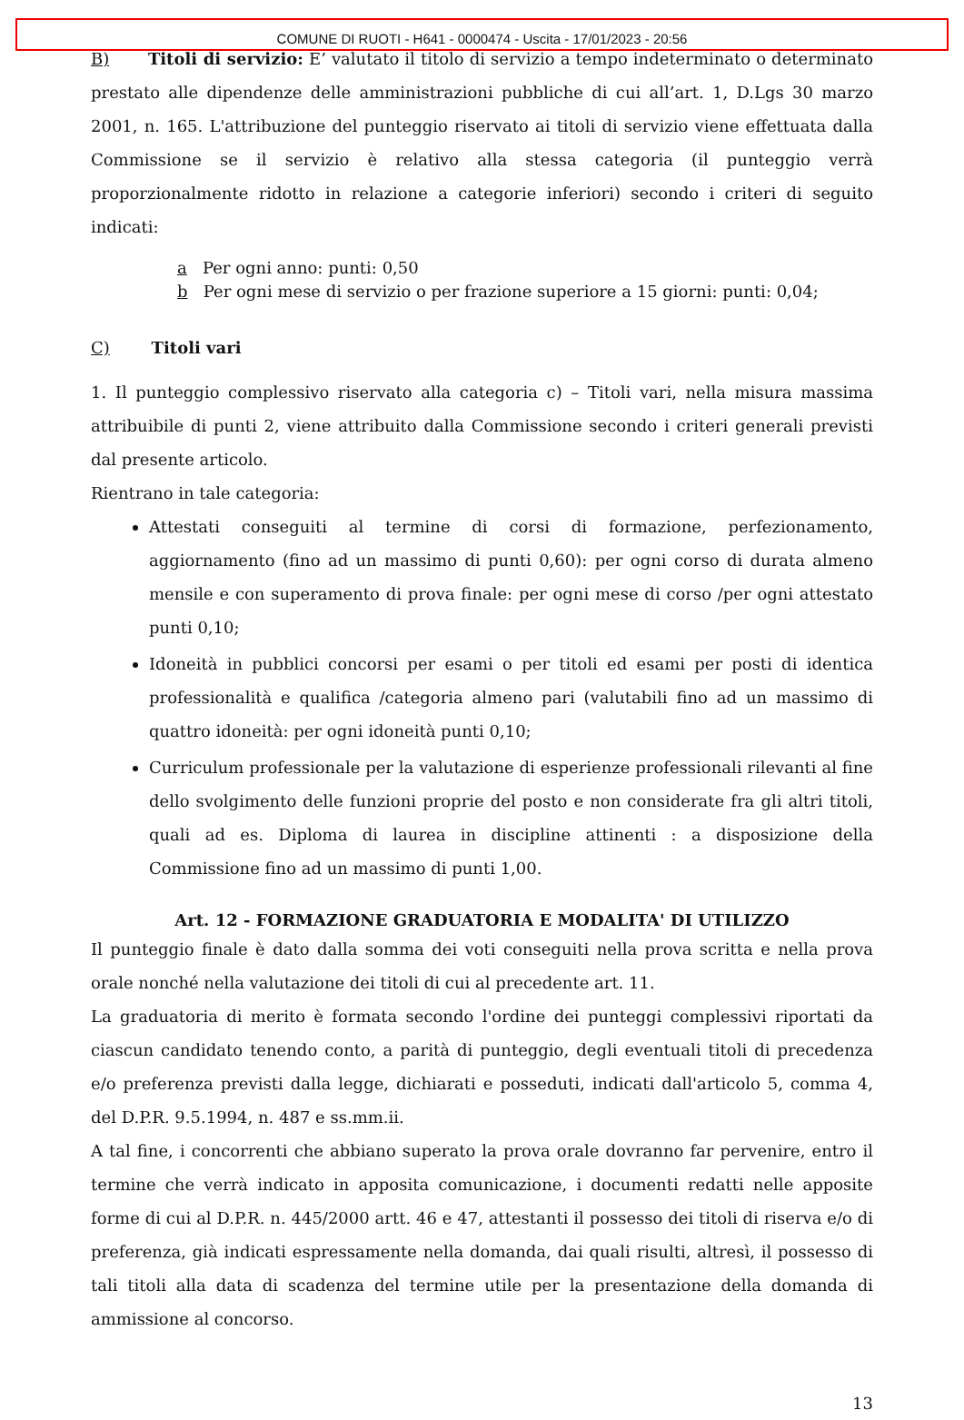COMUNE DI RUOTI - H641 - 0000474 - Uscita - 17/01/2023 - 20:56
B) Titoli di servizio: E’ valutato il titolo di servizio a tempo indeterminato o determinato prestato alle dipendenze delle amministrazioni pubbliche di cui all’art. 1, D.Lgs 30 marzo 2001, n. 165. L'attribuzione del punteggio riservato ai titoli di servizio viene effettuata dalla Commissione se il servizio è relativo alla stessa categoria (il punteggio verrà proporzionalmente ridotto in relazione a categorie inferiori) secondo i criteri di seguito indicati:
a Per ogni anno: punti: 0,50
b Per ogni mese di servizio o per frazione superiore a 15 giorni: punti: 0,04;
C) Titoli vari
1. Il punteggio complessivo riservato alla categoria c) – Titoli vari, nella misura massima attribuibile di punti 2, viene attribuito dalla Commissione secondo i criteri generali previsti dal presente articolo.
Rientrano in tale categoria:
Attestati conseguiti al termine di corsi di formazione, perfezionamento, aggiornamento (fino ad un massimo di punti 0,60): per ogni corso di durata almeno mensile e con superamento di prova finale: per ogni mese di corso /per ogni attestato punti 0,10;
Idoneità in pubblici concorsi per esami o per titoli ed esami per posti di identica professionalità e qualifica /categoria almeno pari (valutabili fino ad un massimo di quattro idoneità: per ogni idoneità punti 0,10;
Curriculum professionale per la valutazione di esperienze professionali rilevanti al fine dello svolgimento delle funzioni proprie del posto e non considerate fra gli altri titoli, quali ad es. Diploma di laurea in discipline attinenti : a disposizione della Commissione fino ad un massimo di punti 1,00.
Art. 12 - FORMAZIONE GRADUATORIA E MODALITA' DI UTILIZZO
Il punteggio finale è dato dalla somma dei voti conseguiti nella prova scritta e nella prova orale nonché nella valutazione dei titoli di cui al precedente art. 11.
La graduatoria di merito è formata secondo l'ordine dei punteggi complessivi riportati da ciascun candidato tenendo conto, a parità di punteggio, degli eventuali titoli di precedenza e/o preferenza previsti dalla legge, dichiarati e posseduti, indicati dall'articolo 5, comma 4, del D.P.R. 9.5.1994, n. 487 e ss.mm.ii.
A tal fine, i concorrenti che abbiano superato la prova orale dovranno far pervenire, entro il termine che verrà indicato in apposita comunicazione, i documenti redatti nelle apposite forme di cui al D.P.R. n. 445/2000 artt. 46 e 47, attestanti il possesso dei titoli di riserva e/o di preferenza, già indicati espressamente nella domanda, dai quali risulti, altresì, il possesso di tali titoli alla data di scadenza del termine utile per la presentazione della domanda di ammissione al concorso.
13